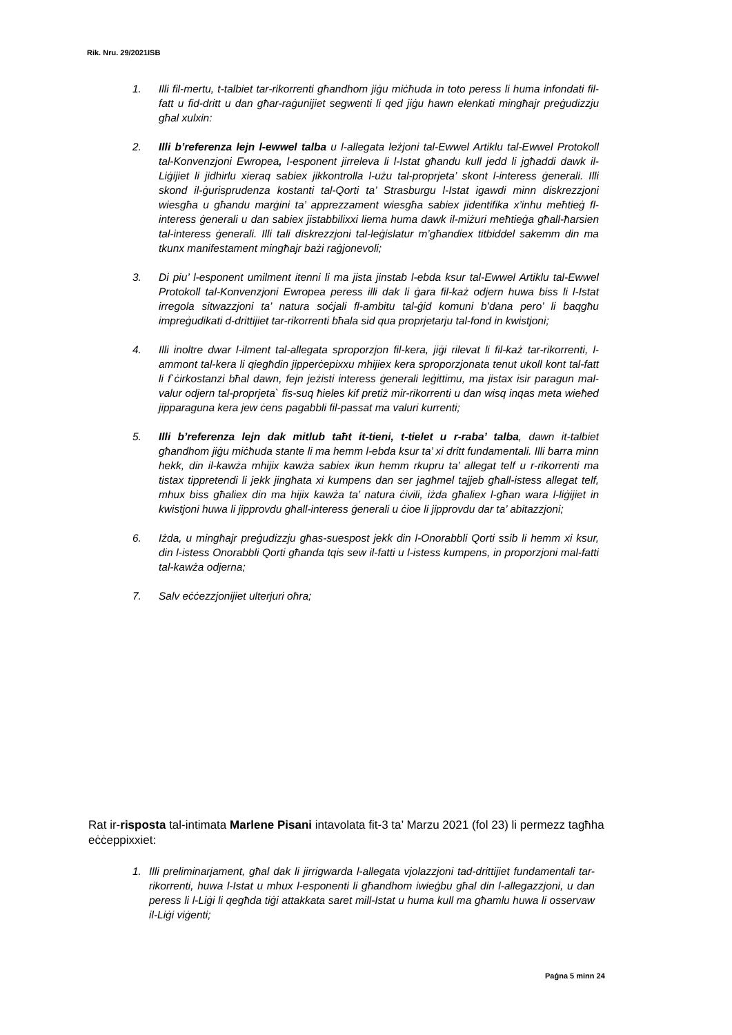Rik. Nru. 29/2021ISB
1. Illi fil-mertu, t-talbiet tar-rikorrenti għandhom jiġu miċħuda in toto peress li huma infondati fil-fatt u fid-dritt u dan għar-raġunijiet segwenti li qed jiġu hawn elenkati mingħajr preġudizzju għal xulxin:
2. Illi b’referenza lejn l-ewwel talba u l-allegata leżjoni tal-Ewwel Artiklu tal-Ewwel Protokoll tal-Konvenzjoni Ewropea, l-esponent jirreleva li l-Istat għandu kull jedd li jgħaddi dawk il-Liġijiet li jidhirlu xieraq sabiex jikkontrolla l-użu tal-proprjeta’ skont l-interess ġenerali. Illi skond il-ġurisprudenza kostanti tal-Qorti ta’ Strasburgu l-Istat igawdi minn diskrezzjoni wiesgħa u għandu marġini ta’ apprezzament wiesgħa sabiex jidentifika x’inhu meħtieġ fl-interess ġenerali u dan sabiex jistabbilixxi liema huma dawk il-miżuri meħtieġa għall-ħarsien tal-interess ġenerali. Illi tali diskrezzjoni tal-leġislatur m’għandiex titbiddel sakemm din ma tkunx manifestament mingħajr bażi raġjonevoli;
3. Di piu’ l-esponent umilment itenni li ma jista jinstab l-ebda ksur tal-Ewwel Artiklu tal-Ewwel Protokoll tal-Konvenzjoni Ewropea peress illi dak li ġara fil-każ odjern huwa biss li l-Istat irregola sitwazzjoni ta’ natura soċjali fl-ambitu tal-ġid komuni b’dana pero’ li baqgħu impreġudikati d-drittijiet tar-rikorrenti bħala sid qua proprjetarju tal-fond in kwistjoni;
4. Illi inoltre dwar l-ilment tal-allegata sproporzjon fil-kera, jiġi rilevat li fil-każ tar-rikorrenti, l-ammont tal-kera li qiegħdin jipperċepixxu mhijiex kera sproporzjonata tenut ukoll kont tal-fatt li f`ċirkostanzi bħal dawn, fejn jeżisti interess ġenerali leġittimu, ma jistax isir paragun mal-valur odjern tal-proprjeta` fis-suq ħieles kif pretiż mir-rikorrenti u dan wisq inqas meta wieħed jipparaguna kera jew ċens pagabbli fil-passat ma valuri kurrenti;
5. Illi b’referenza lejn dak mitlub taħt it-tieni, t-tielet u r-raba’ talba, dawn it-talbiet għandhom jiġu miċħuda stante li ma hemm l-ebda ksur ta’ xi dritt fundamentali. Illi barra minn hekk, din il-kawża mhijix kawża sabiex ikun hemm rkupru ta’ allegat telf u r-rikorrenti ma tistax tippretendi li jekk jingħata xi kumpens dan ser jagħmel tajjeb għall-istess allegat telf, mhux biss għaliex din ma hijix kawża ta’ natura ċivili, iżda għaliex l-għan wara l-liġijiet in kwistjoni huwa li jipprovdu għall-interess ġenerali u ċioe li jipprovdu dar ta’ abitazzjoni;
6. Iżda, u mingħajr preġudizzju għas-suespost jekk din l-Onorabbli Qorti ssib li hemm xi ksur, din l-istess Onorabbli Qorti għanda tqis sew il-fatti u l-istess kumpens, in proporzjoni mal-fatti tal-kawża odjerna;
7. Salv eċċezzjonijiet ulterjuri oħra;
Rat ir-risposta tal-intimata Marlene Pisani intavolata fit-3 ta’ Marzu 2021 (fol 23) li permezz tagħha eċċeppixxiet:
1. Illi preliminarjament, għal dak li jirrigwarda l-allegata vjolazzjoni tad-drittijiet fundamentali tar-rikorrenti, huwa l-Istat u mhux l-esponenti li għandhom iwieġbu għal din l-allegazzjoni, u dan peress li l-Liġi li qegħda tiġi attakkata saret mill-Istat u huma kull ma għamlu huwa li osservaw il-Liġi viġenti;
Paġna 5 minn 24